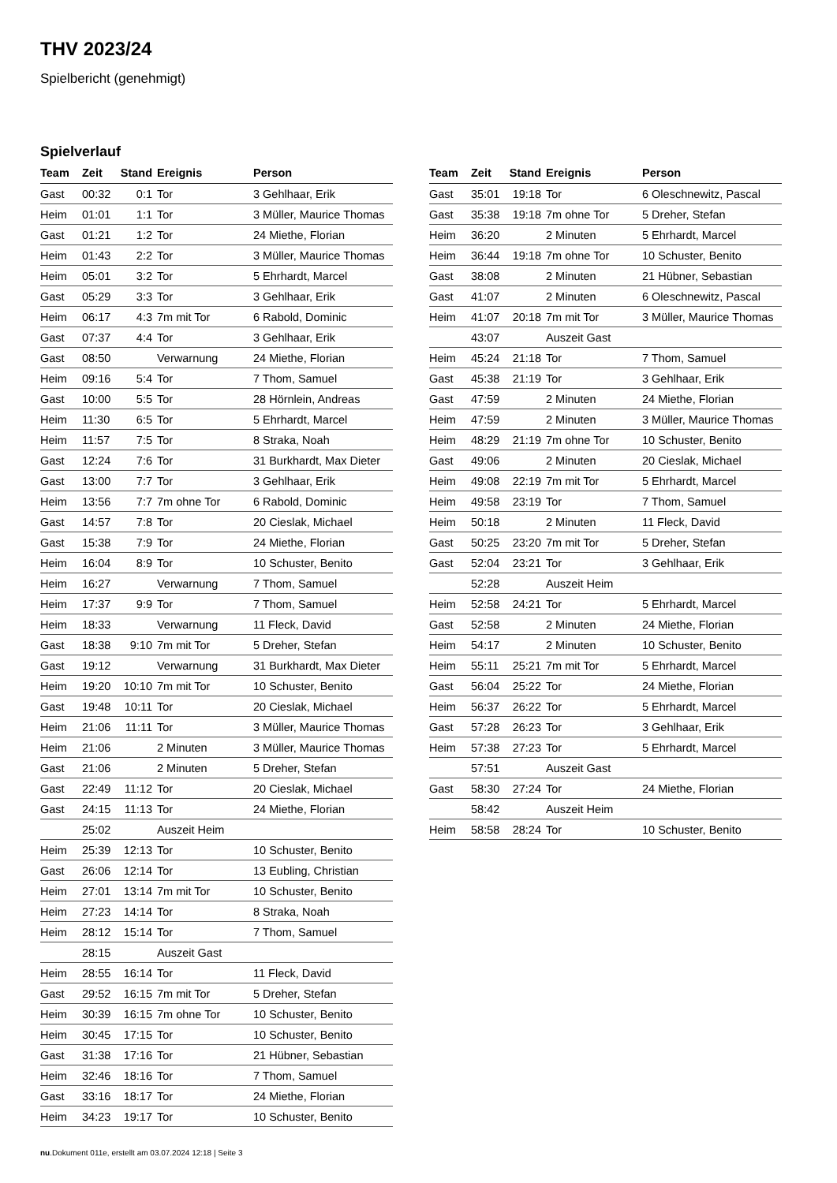THV 2023/24
Spielbericht (genehmigt)
Spielverlauf
| Team | Zeit | Stand | Ereignis | Person |
| --- | --- | --- | --- | --- |
| Gast | 00:32 | 0:1 | Tor | 3 Gehlhaar, Erik |
| Heim | 01:01 | 1:1 | Tor | 3 Müller, Maurice Thomas |
| Gast | 01:21 | 1:2 | Tor | 24 Miethe, Florian |
| Heim | 01:43 | 2:2 | Tor | 3 Müller, Maurice Thomas |
| Heim | 05:01 | 3:2 | Tor | 5 Ehrhardt, Marcel |
| Gast | 05:29 | 3:3 | Tor | 3 Gehlhaar, Erik |
| Heim | 06:17 | 4:3 | 7m mit Tor | 6 Rabold, Dominic |
| Gast | 07:37 | 4:4 | Tor | 3 Gehlhaar, Erik |
| Gast | 08:50 | | Verwarnung | 24 Miethe, Florian |
| Heim | 09:16 | 5:4 | Tor | 7 Thom, Samuel |
| Gast | 10:00 | 5:5 | Tor | 28 Hörnlein, Andreas |
| Heim | 11:30 | 6:5 | Tor | 5 Ehrhardt, Marcel |
| Heim | 11:57 | 7:5 | Tor | 8 Straka, Noah |
| Gast | 12:24 | 7:6 | Tor | 31 Burkhardt, Max Dieter |
| Gast | 13:00 | 7:7 | Tor | 3 Gehlhaar, Erik |
| Heim | 13:56 | 7:7 | 7m ohne Tor | 6 Rabold, Dominic |
| Gast | 14:57 | 7:8 | Tor | 20 Cieslak, Michael |
| Gast | 15:38 | 7:9 | Tor | 24 Miethe, Florian |
| Heim | 16:04 | 8:9 | Tor | 10 Schuster, Benito |
| Heim | 16:27 | | Verwarnung | 7 Thom, Samuel |
| Heim | 17:37 | 9:9 | Tor | 7 Thom, Samuel |
| Heim | 18:33 | | Verwarnung | 11 Fleck, David |
| Gast | 18:38 | 9:10 | 7m mit Tor | 5 Dreher, Stefan |
| Gast | 19:12 | | Verwarnung | 31 Burkhardt, Max Dieter |
| Heim | 19:20 | 10:10 | 7m mit Tor | 10 Schuster, Benito |
| Gast | 19:48 | 10:11 | Tor | 20 Cieslak, Michael |
| Heim | 21:06 | 11:11 | Tor | 3 Müller, Maurice Thomas |
| Heim | 21:06 | | 2 Minuten | 3 Müller, Maurice Thomas |
| Gast | 21:06 | | 2 Minuten | 5 Dreher, Stefan |
| Gast | 22:49 | 11:12 | Tor | 20 Cieslak, Michael |
| Gast | 24:15 | 11:13 | Tor | 24 Miethe, Florian |
| | 25:02 | | Auszeit Heim | |
| Heim | 25:39 | 12:13 | Tor | 10 Schuster, Benito |
| Gast | 26:06 | 12:14 | Tor | 13 Eubling, Christian |
| Heim | 27:01 | 13:14 | 7m mit Tor | 10 Schuster, Benito |
| Heim | 27:23 | 14:14 | Tor | 8 Straka, Noah |
| Heim | 28:12 | 15:14 | Tor | 7 Thom, Samuel |
| | 28:15 | | Auszeit Gast | |
| Heim | 28:55 | 16:14 | Tor | 11 Fleck, David |
| Gast | 29:52 | 16:15 | 7m mit Tor | 5 Dreher, Stefan |
| Heim | 30:39 | 16:15 | 7m ohne Tor | 10 Schuster, Benito |
| Heim | 30:45 | 17:15 | Tor | 10 Schuster, Benito |
| Gast | 31:38 | 17:16 | Tor | 21 Hübner, Sebastian |
| Heim | 32:46 | 18:16 | Tor | 7 Thom, Samuel |
| Gast | 33:16 | 18:17 | Tor | 24 Miethe, Florian |
| Heim | 34:23 | 19:17 | Tor | 10 Schuster, Benito |
| Team | Zeit | Stand | Ereignis | Person |
| --- | --- | --- | --- | --- |
| Gast | 35:01 | 19:18 | Tor | 6 Oleschnewitz, Pascal |
| Gast | 35:38 | 19:18 | 7m ohne Tor | 5 Dreher, Stefan |
| Heim | 36:20 | | 2 Minuten | 5 Ehrhardt, Marcel |
| Heim | 36:44 | 19:18 | 7m ohne Tor | 10 Schuster, Benito |
| Gast | 38:08 | | 2 Minuten | 21 Hübner, Sebastian |
| Gast | 41:07 | | 2 Minuten | 6 Oleschnewitz, Pascal |
| Heim | 41:07 | 20:18 | 7m mit Tor | 3 Müller, Maurice Thomas |
| | 43:07 | | Auszeit Gast | |
| Heim | 45:24 | 21:18 | Tor | 7 Thom, Samuel |
| Gast | 45:38 | 21:19 | Tor | 3 Gehlhaar, Erik |
| Gast | 47:59 | | 2 Minuten | 24 Miethe, Florian |
| Heim | 47:59 | | 2 Minuten | 3 Müller, Maurice Thomas |
| Heim | 48:29 | 21:19 | 7m ohne Tor | 10 Schuster, Benito |
| Gast | 49:06 | | 2 Minuten | 20 Cieslak, Michael |
| Heim | 49:08 | 22:19 | 7m mit Tor | 5 Ehrhardt, Marcel |
| Heim | 49:58 | 23:19 | Tor | 7 Thom, Samuel |
| Heim | 50:18 | | 2 Minuten | 11 Fleck, David |
| Gast | 50:25 | 23:20 | 7m mit Tor | 5 Dreher, Stefan |
| Gast | 52:04 | 23:21 | Tor | 3 Gehlhaar, Erik |
| | 52:28 | | Auszeit Heim | |
| Heim | 52:58 | 24:21 | Tor | 5 Ehrhardt, Marcel |
| Gast | 52:58 | | 2 Minuten | 24 Miethe, Florian |
| Heim | 54:17 | | 2 Minuten | 10 Schuster, Benito |
| Heim | 55:11 | 25:21 | 7m mit Tor | 5 Ehrhardt, Marcel |
| Gast | 56:04 | 25:22 | Tor | 24 Miethe, Florian |
| Heim | 56:37 | 26:22 | Tor | 5 Ehrhardt, Marcel |
| Gast | 57:28 | 26:23 | Tor | 3 Gehlhaar, Erik |
| Heim | 57:38 | 27:23 | Tor | 5 Ehrhardt, Marcel |
| | 57:51 | | Auszeit Gast | |
| Gast | 58:30 | 27:24 | Tor | 24 Miethe, Florian |
| | 58:42 | | Auszeit Heim | |
| Heim | 58:58 | 28:24 | Tor | 10 Schuster, Benito |
nu.Dokument 011e, erstellt am 03.07.2024 12:18 | Seite 3